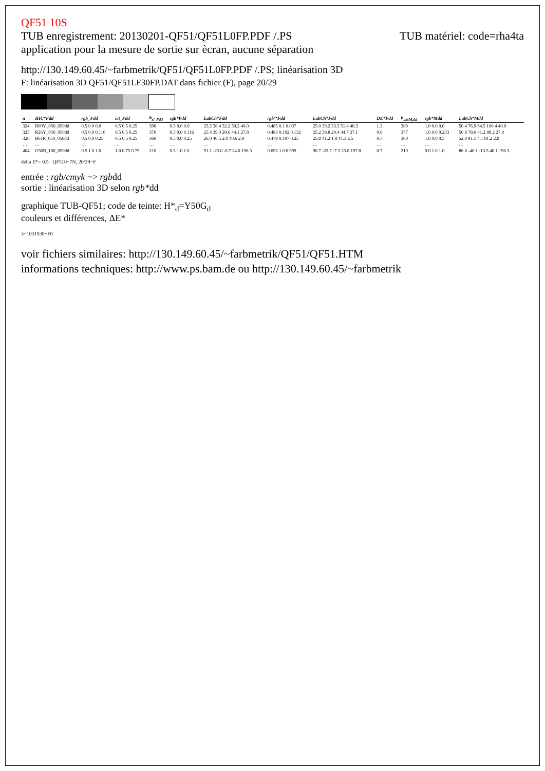QF51 10S
TUB matériel: code=rha4ta TUB enregistrement: 20130201-QF51/QF51L0FP.PDF /.PS
application pour la mesure de sortie sur ècran, aucune séparation
http://130.149.60.45/~farbmetrik/QF51/QF51L0FP.PDF /.PS; linéarisation 3D
F: linéarisation 3D QF51/QF51LF30FP.DAT dans fichier (F), page 20/29
| n | HIC*Fdd | rgb_Fdd | ict_Fdd | h<sub>sl_Fdd</sub> | rgb*Fdd | LabCh*Fdd | rgb'*Fdd | LabCh*Fdd | DE*Fdd | h<sub>absM,dd</sub> | rgb*Mdd | LabCh*Mdd |
| --- | --- | --- | --- | --- | --- | --- | --- | --- | --- | --- | --- | --- |
| 324 | R00Y_050_050dd | 0.5 0.0 0.0 | 0.5 0.5 0.25 | 390 | 0.5 0.0 0.0 | 25.2 38.4 32.2 50.2 40.0 | 0.485 0.1 0.037 | 25.0 39.2 33.3 51.4 40.3 | 1.3 | 389 | 1.0 0.0 0.0 | 50.4 76.9 64.5 100.4 40.0 |
| 325 | R26Y_050_050dd | 0.5 0.0 0.116 | 0.5 0.5 0.25 | 376 | 0.5 0.0 0.116 | 25.4 39.0 20.6 44.1 27.8 | 0.483 0.102 0.132 | 25.2 39.8 20.4 44.7 27.1 | 0.8 | 377 | 1.0 0.0 0.233 | 50.8 78.0 41.2 88.2 27.8 |
| 326 | B61R_050_050dd | 0.5 0.0 0.25 | 0.5 0.5 0.25 | 360 | 0.5 0.0 0.25 | 26.0 40.5 2.0 40.6 2.9 | 0.479 0.107 0.25 | 25.9 41.2 1.8 41.3 2.5 | 0.7 | 360 | 1.0 0.0 0.5 | 52.0 81.1 4.1 81.2 2.9 |
| … | … | … | … | … | … | … | … | … | … | … | … | … |
| 404 | G50B_100_050dd | 0.5 1.0 1.0 | 1.0 0.75 0.75 | 210 | 0.5 1.0 1.0 | 91.1 -23.0 -6.7 24.0 196.3 | 0.693 1.0 0.999 | 90.7 -22.7 -7.3 23.8 197.8 | 0.7 | 210 | 0.0 1.0 1.0 | 86.8 -46.1 -13.5 48.1 196.3 |
delta E*= 0.5 QF510−7N, 20/29−F
entrée : rgb/cmyk −> rgbdd
sortie : linéarisation 3D selon rgb*dd
graphique TUB-QF51; code de teinte: H*<sub>d</sub>=Y50G<sub>d</sub>
couleurs et différences, ΔE*
3−1031930−F0
voir fichiers similaires: http://130.149.60.45/~farbmetrik/QF51/QF51.HTM
informations techniques: http://www.ps.bam.de ou http://130.149.60.45/~farbmetrik